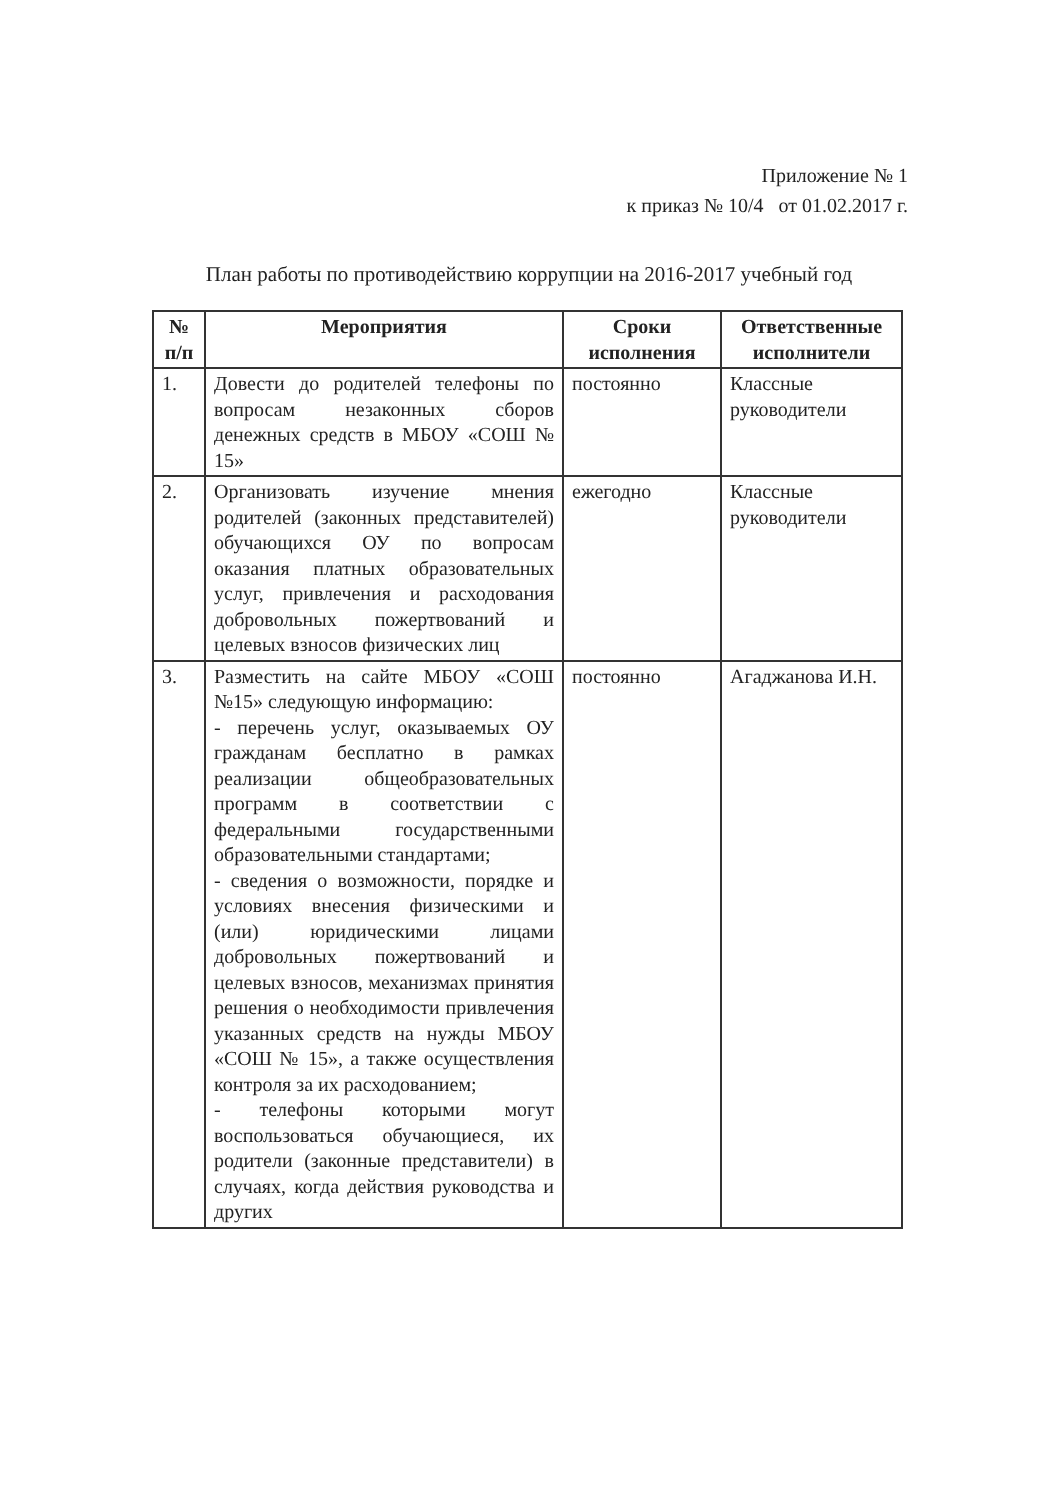Приложение № 1
к приказ № 10/4 от 01.02.2017 г.
План работы по противодействию коррупции на 2016-2017 учебный год
| № п/п | Мероприятия | Сроки исполнения | Ответственные исполнители |
| --- | --- | --- | --- |
| 1. | Довести до родителей телефоны по вопросам незаконных сборов денежных средств в МБОУ «СОШ № 15» | постоянно | Классные руководители |
| 2. | Организовать изучение мнения родителей (законных представителей) обучающихся ОУ по вопросам оказания платных образовательных услуг, привлечения и расходования добровольных пожертвований и целевых взносов физических лиц | ежегодно | Классные руководители |
| 3. | Разместить на сайте МБОУ «СОШ №15» следующую информацию: - перечень услуг, оказываемых ОУ гражданам бесплатно в рамках реализации общеобразовательных программ в соответствии с федеральными государственными образовательными стандартами; - сведения о возможности, порядке и условиях внесения физическими и (или) юридическими лицами добровольных пожертвований и целевых взносов, механизмах принятия решения о необходимости привлечения указанных средств на нужды МБОУ «СОШ № 15», а также осуществления контроля за их расходованием; - телефоны которыми могут воспользоваться обучающиеся, их родители (законные представители) в случаях, когда действия руководства и других | постоянно | Агаджанова И.Н. |